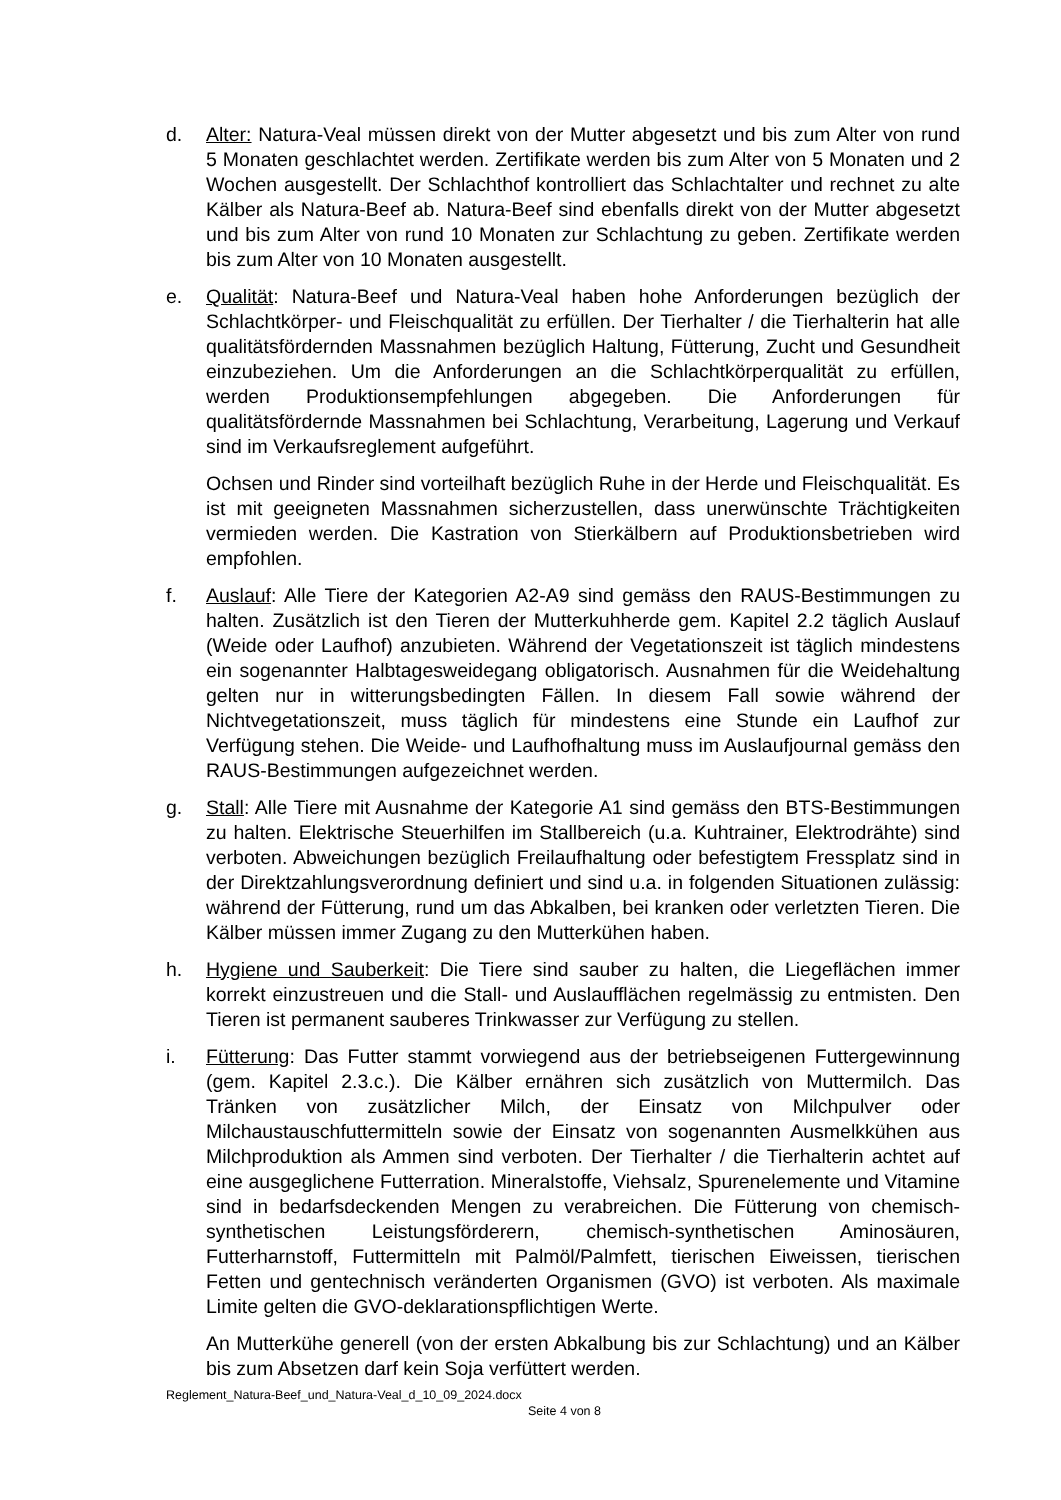d. Alter: Natura-Veal müssen direkt von der Mutter abgesetzt und bis zum Alter von rund 5 Monaten geschlachtet werden. Zertifikate werden bis zum Alter von 5 Monaten und 2 Wochen ausgestellt. Der Schlachthof kontrolliert das Schlachtalter und rechnet zu alte Kälber als Natura-Beef ab. Natura-Beef sind ebenfalls direkt von der Mutter abgesetzt und bis zum Alter von rund 10 Monaten zur Schlachtung zu geben. Zertifikate werden bis zum Alter von 10 Monaten ausgestellt.
e. Qualität: Natura-Beef und Natura-Veal haben hohe Anforderungen bezüglich der Schlachtkörper- und Fleischqualität zu erfüllen. Der Tierhalter / die Tierhalterin hat alle qualitätsfördernden Massnahmen bezüglich Haltung, Fütterung, Zucht und Gesundheit einzubeziehen. Um die Anforderungen an die Schlachtkörperqualität zu erfüllen, werden Produktionsempfehlungen abgegeben. Die Anforderungen für qualitätsfördernde Massnahmen bei Schlachtung, Verarbeitung, Lagerung und Verkauf sind im Verkaufsreglement aufgeführt.
Ochsen und Rinder sind vorteilhaft bezüglich Ruhe in der Herde und Fleischqualität. Es ist mit geeigneten Massnahmen sicherzustellen, dass unerwünschte Trächtigkeiten vermieden werden. Die Kastration von Stierkälbern auf Produktionsbetrieben wird empfohlen.
f. Auslauf: Alle Tiere der Kategorien A2-A9 sind gemäss den RAUS-Bestimmungen zu halten. Zusätzlich ist den Tieren der Mutterkuhherde gem. Kapitel 2.2 täglich Auslauf (Weide oder Laufhof) anzubieten. Während der Vegetationszeit ist täglich mindestens ein sogenannter Halbtagesweidegang obligatorisch. Ausnahmen für die Weidehaltung gelten nur in witterungsbedingten Fällen. In diesem Fall sowie während der Nichtvegetationszeit, muss täglich für mindestens eine Stunde ein Laufhof zur Verfügung stehen. Die Weide- und Laufhofhaltung muss im Auslaufjournal gemäss den RAUS-Bestimmungen aufgezeichnet werden.
g. Stall: Alle Tiere mit Ausnahme der Kategorie A1 sind gemäss den BTS-Bestimmungen zu halten. Elektrische Steuerhilfen im Stallbereich (u.a. Kuhtrainer, Elektrodrähte) sind verboten. Abweichungen bezüglich Freilaufhaltung oder befestigtem Fressplatz sind in der Direktzahlungsverordnung definiert und sind u.a. in folgenden Situationen zulässig: während der Fütterung, rund um das Abkalben, bei kranken oder verletzten Tieren. Die Kälber müssen immer Zugang zu den Mutterkühen haben.
h. Hygiene und Sauberkeit: Die Tiere sind sauber zu halten, die Liegeflächen immer korrekt einzustreuen und die Stall- und Auslaufflächen regelmässig zu entmisten. Den Tieren ist permanent sauberes Trinkwasser zur Verfügung zu stellen.
i. Fütterung: Das Futter stammt vorwiegend aus der betriebseigenen Futtergewinnung (gem. Kapitel 2.3.c.). Die Kälber ernähren sich zusätzlich von Muttermilch. Das Tränken von zusätzlicher Milch, der Einsatz von Milchpulver oder Milchaustauschfuttermitteln sowie der Einsatz von sogenannten Ausmelkkühen aus Milchproduktion als Ammen sind verboten. Der Tierhalter / die Tierhalterin achtet auf eine ausgeglichene Futterration. Mineralstoffe, Viehsalz, Spurenelemente und Vitamine sind in bedarfsdeckenden Mengen zu verabreichen. Die Fütterung von chemisch-synthetischen Leistungsförderern, chemisch-synthetischen Aminosäuren, Futterharnstoff, Futtermitteln mit Palmöl/Palmfett, tierischen Eiweissen, tierischen Fetten und gentechnisch veränderten Organismen (GVO) ist verboten. Als maximale Limite gelten die GVO-deklarationspflichtigen Werte.
An Mutterkühe generell (von der ersten Abkalbung bis zur Schlachtung) und an Kälber bis zum Absetzen darf kein Soja verfüttert werden.
Reglement_Natura-Beef_und_Natura-Veal_d_10_09_2024.docx
Seite 4 von 8